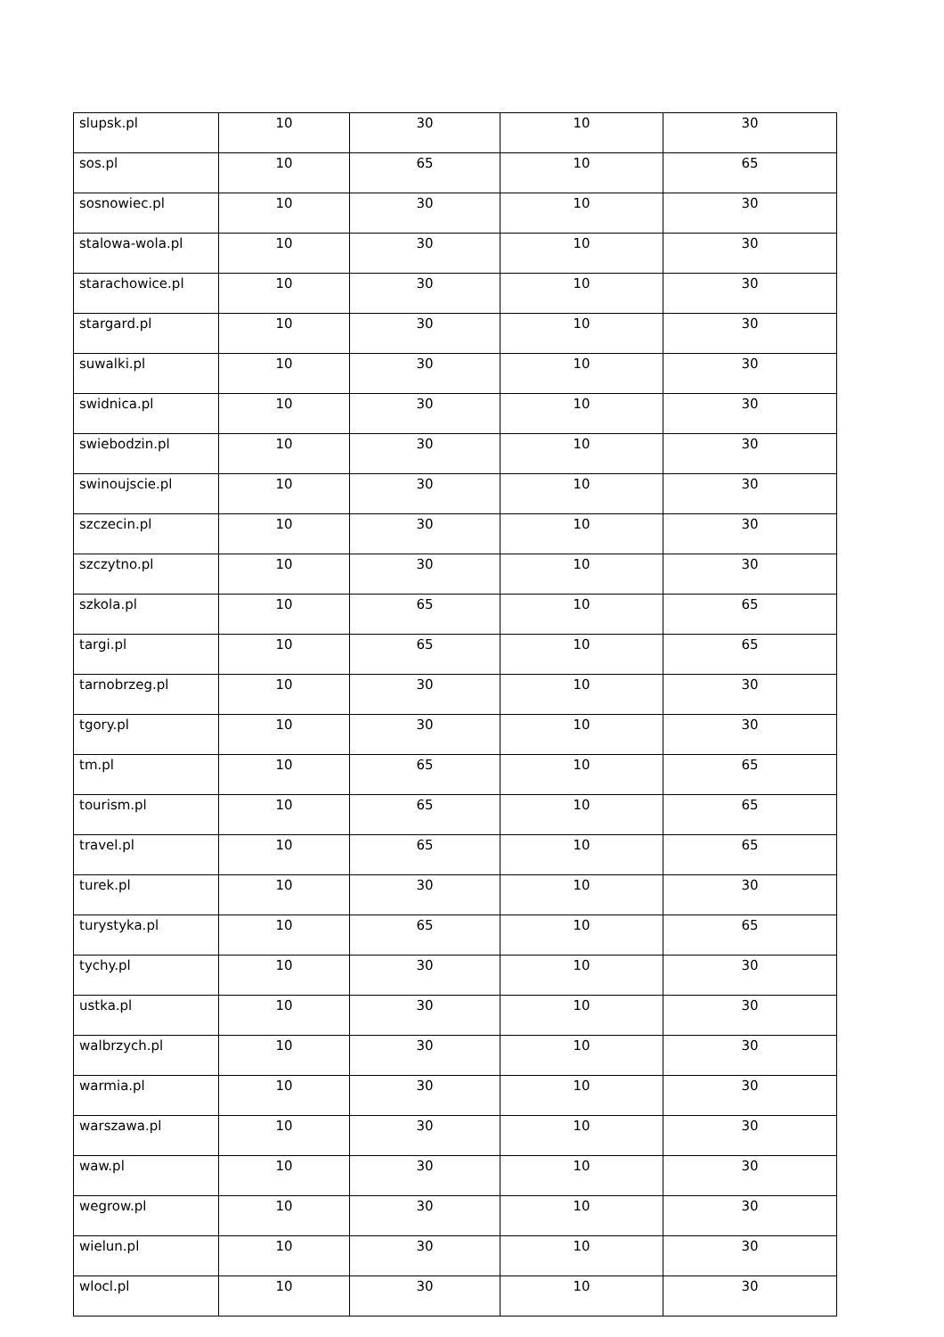| slupsk.pl | 10 | 30 | 10 | 30 |
| sos.pl | 10 | 65 | 10 | 65 |
| sosnowiec.pl | 10 | 30 | 10 | 30 |
| stalowa-wola.pl | 10 | 30 | 10 | 30 |
| starachowice.pl | 10 | 30 | 10 | 30 |
| stargard.pl | 10 | 30 | 10 | 30 |
| suwalki.pl | 10 | 30 | 10 | 30 |
| swidnica.pl | 10 | 30 | 10 | 30 |
| swiebodzin.pl | 10 | 30 | 10 | 30 |
| swinoujscie.pl | 10 | 30 | 10 | 30 |
| szczecin.pl | 10 | 30 | 10 | 30 |
| szczytno.pl | 10 | 30 | 10 | 30 |
| szkola.pl | 10 | 65 | 10 | 65 |
| targi.pl | 10 | 65 | 10 | 65 |
| tarnobrzeg.pl | 10 | 30 | 10 | 30 |
| tgory.pl | 10 | 30 | 10 | 30 |
| tm.pl | 10 | 65 | 10 | 65 |
| tourism.pl | 10 | 65 | 10 | 65 |
| travel.pl | 10 | 65 | 10 | 65 |
| turek.pl | 10 | 30 | 10 | 30 |
| turystyka.pl | 10 | 65 | 10 | 65 |
| tychy.pl | 10 | 30 | 10 | 30 |
| ustka.pl | 10 | 30 | 10 | 30 |
| walbrzych.pl | 10 | 30 | 10 | 30 |
| warmia.pl | 10 | 30 | 10 | 30 |
| warszawa.pl | 10 | 30 | 10 | 30 |
| waw.pl | 10 | 30 | 10 | 30 |
| wegrow.pl | 10 | 30 | 10 | 30 |
| wielun.pl | 10 | 30 | 10 | 30 |
| wlocl.pl | 10 | 30 | 10 | 30 |